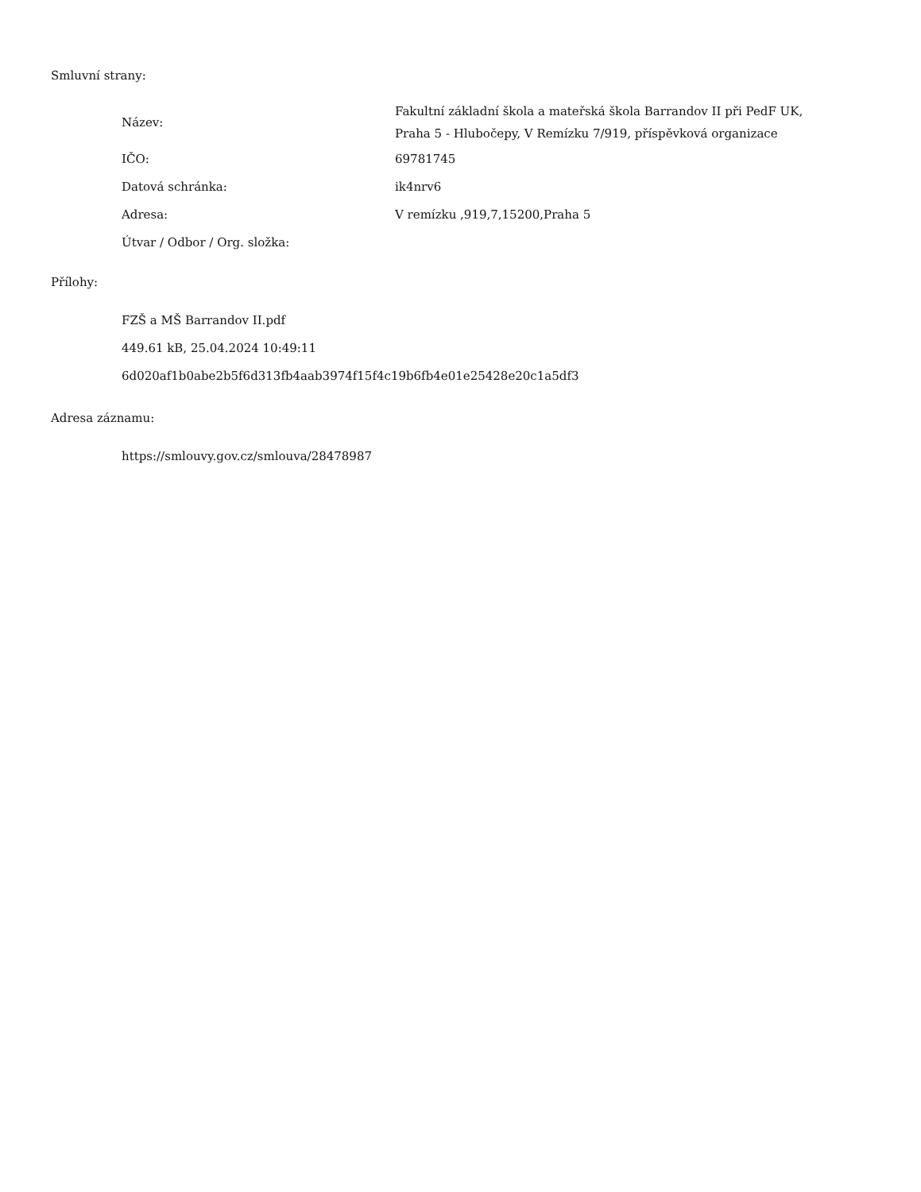Smluvní strany:
| Název: | Fakultní základní škola a mateřská škola Barrandov II při PedF UK, Praha 5 - Hlubočepy, V Remízku 7/919, příspěvková organizace |
| IČO: | 69781745 |
| Datová schránka: | ik4nrv6 |
| Adresa: | V remízku ,919,7,15200,Praha 5 |
| Útvar / Odbor / Org. složka: | |
Přílohy:
FZŠ a MŠ Barrandov II.pdf
449.61 kB, 25.04.2024 10:49:11
6d020af1b0abe2b5f6d313fb4aab3974f15f4c19b6fb4e01e25428e20c1a5df3
Adresa záznamu:
https://smlouvy.gov.cz/smlouva/28478987